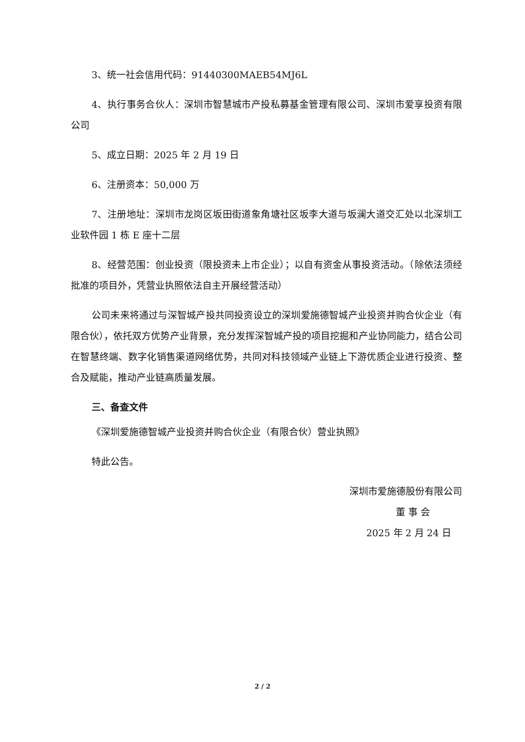3、统一社会信用代码：91440300MAEB54MJ6L
4、执行事务合伙人：深圳市智慧城市产投私募基金管理有限公司、深圳市爱享投资有限公司
5、成立日期：2025 年 2 月 19 日
6、注册资本：50,000 万
7、注册地址：深圳市龙岗区坂田街道象角塘社区坂李大道与坂澜大道交汇处以北深圳工业软件园 1 栋 E 座十二层
8、经营范围：创业投资（限投资未上市企业）；以自有资金从事投资活动。（除依法须经批准的项目外，凭营业执照依法自主开展经营活动）
公司未来将通过与深智城产投共同投资设立的深圳爱施德智城产业投资并购合伙企业（有限合伙），依托双方优势产业背景，充分发挥深智城产投的项目挖掘和产业协同能力，结合公司在智慧终端、数字化销售渠道网络优势，共同对科技领域产业链上下游优质企业进行投资、整合及赋能，推动产业链高质量发展。
三、备查文件
《深圳爱施德智城产业投资并购合伙企业（有限合伙）营业执照》
特此公告。
深圳市爱施德股份有限公司
董 事 会
2025 年 2 月 24 日
2 / 2